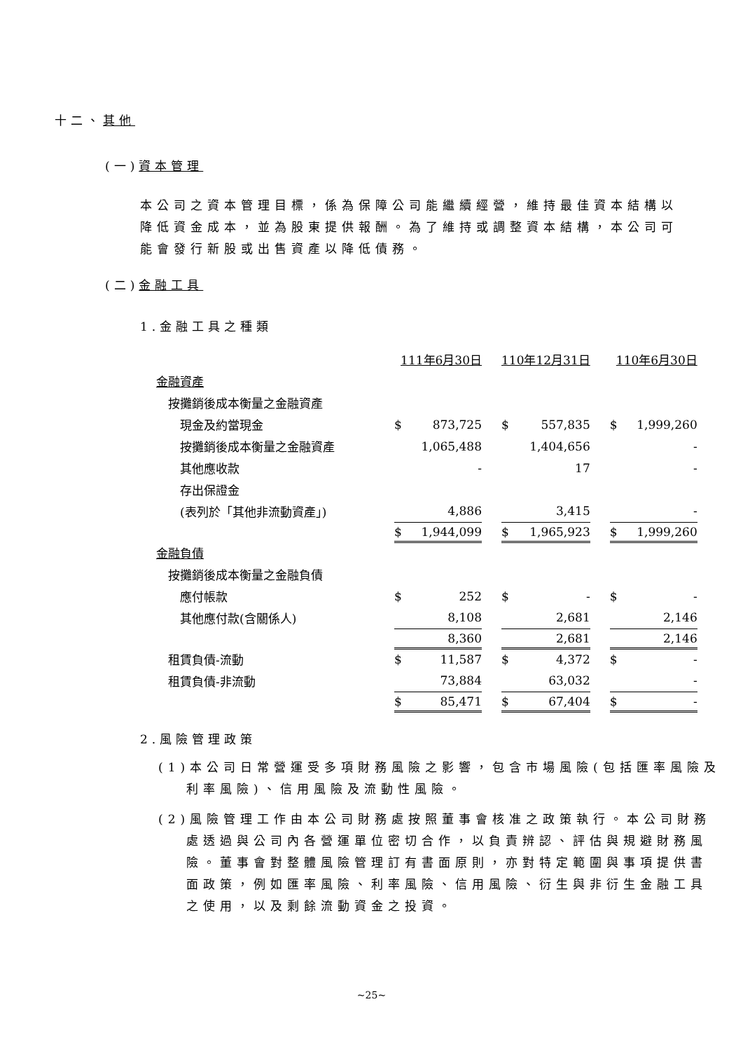十二、其他
(一)資本管理
本公司之資本管理目標，係為保障公司能繼續經營，維持最佳資本結構以降低資金成本，並為股東提供報酬。為了維持或調整資本結構，本公司可能會發行新股或出售資產以降低債務。
(二)金融工具
1.金融工具之種類
| | 111年6月30日 | | | 110年12月31日 | | | 110年6月30日 | |
| 金融資產 | | | | | | | | |
| 按攤銷後成本衡量之金融資產 | | | | | | | | |
| 現金及約當現金 | $ | 873,725 | | $ | 557,835 | | $ | 1,999,260 |
| 按攤銷後成本衡量之金融資產 | | 1,065,488 | | | 1,404,656 | | | - |
| 其他應收款 | | - | | | 17 | | | - |
| 存出保證金 | | | | | | | | |
| (表列於「其他非流動資產」) | | 4,886 | | | 3,415 | | | - |
| | $ | 1,944,099 | | $ | 1,965,923 | | $ | 1,999,260 |
| 金融負債 | | | | | | | | |
| 按攤銷後成本衡量之金融負債 | | | | | | | | |
| 應付帳款 | $ | 252 | | $ | - | | $ | - |
| 其他應付款(含關係人) | | 8,108 | | | 2,681 | | | 2,146 |
| | | 8,360 | | | 2,681 | | | 2,146 |
| 租賃負債-流動 | $ | 11,587 | | $ | 4,372 | | $ | - |
| 租賃負債-非流動 | | 73,884 | | | 63,032 | | | - |
| | $ | 85,471 | | $ | 67,404 | | $ | - |
2.風險管理政策
(1)本公司日常營運受多項財務風險之影響，包含市場風險(包括匯率風險及利率風險)、信用風險及流動性風險。
(2)風險管理工作由本公司財務處按照董事會核准之政策執行。本公司財務處透過與公司內各營運單位密切合作，以負責辨認、評估與規避財務風險。董事會對整體風險管理訂有書面原則，亦對特定範圍與事項提供書面政策，例如匯率風險、利率風險、信用風險、衍生與非衍生金融工具之使用，以及剩餘流動資金之投資。
~25~